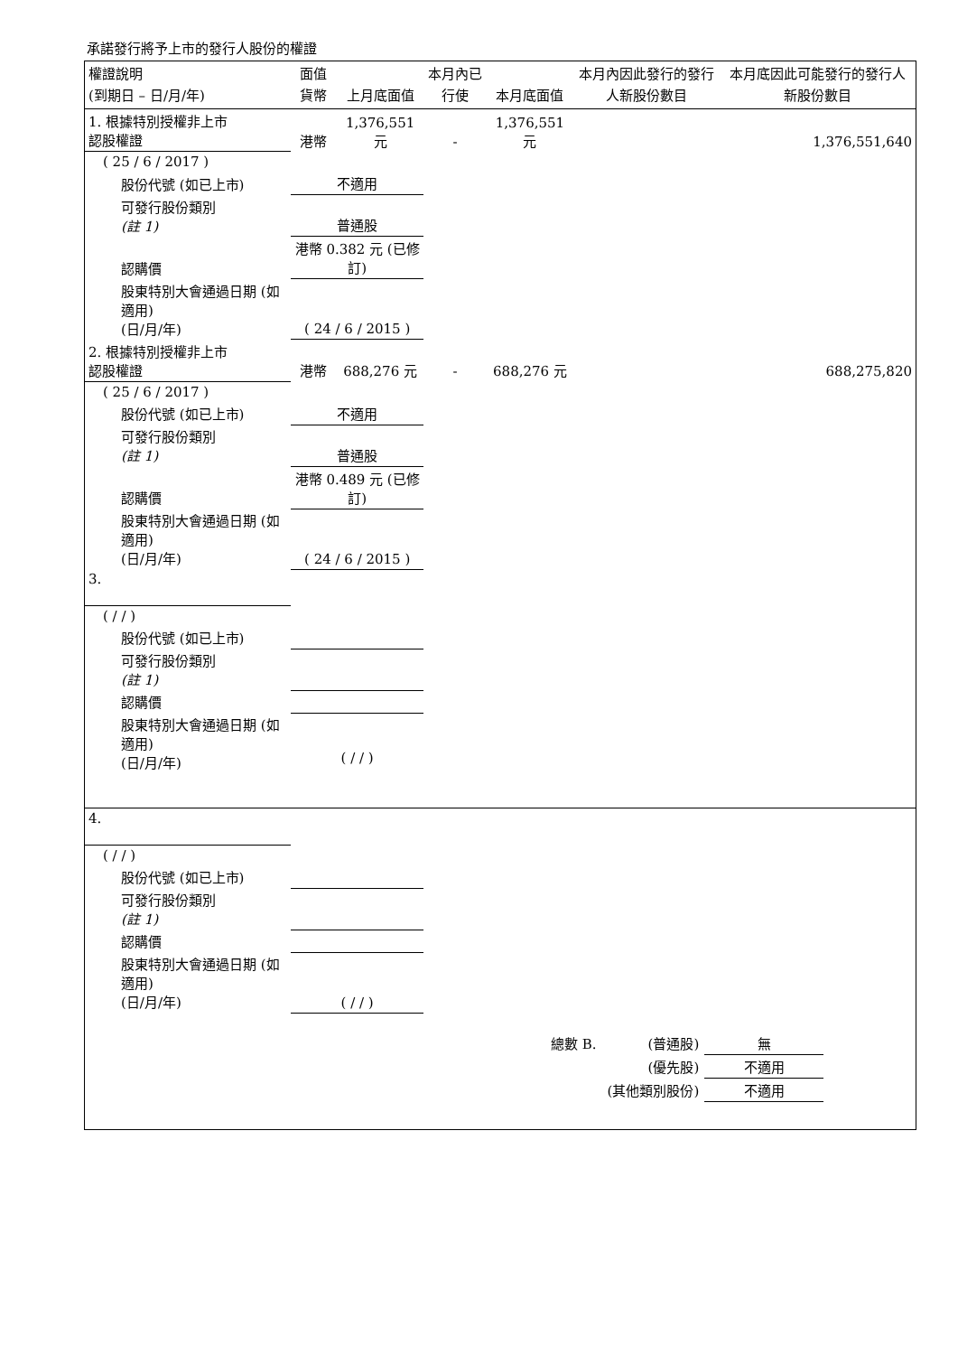承諾發行將予上市的發行人股份的權證
| 權證說明 (到期日 – 日/月/年) | 面值貨幣 | 上月底面值 | 本月內已行使 | 本月底面值 | 本月內因此發行的發行人新股份數目 | 本月底因此可能發行的發行人新股份數目 |
| --- | --- | --- | --- | --- | --- | --- |
| 1. 根據特別授權非上市 認股權證 | 港幣 | 1,376,551 元 | - | 1,376,551 元 | | 1,376,551,640 |
| ( 25 / 6 / 2017 ) | | | | | | |
| 股份代號 (如已上市) | 不適用 | | | | | |
| 可發行股份類別 (註 1) | 普通股 | | | | | |
| 認購價 | 港幣 0.382 元 (已修訂) | | | | | |
| 股東特別大會通過日期 (如適用) (日/月/年) | ( 24 / 6 / 2015 ) | | | | | |
| 2. 根據特別授權非上市 認股權證 | 港幣 | 688,276 元 | - | 688,276 元 | | 688,275,820 |
| ( 25 / 6 / 2017 ) | | | | | | |
| 股份代號 (如已上市) | 不適用 | | | | | |
| 可發行股份類別 (註 1) | 普通股 | | | | | |
| 認購價 | 港幣 0.489 元 (已修訂) | | | | | |
| 股東特別大會通過日期 (如適用) (日/月/年) | ( 24 / 6 / 2015 ) | | | | | |
| 3. | | | | | | |
| ( / / ) | | | | | | |
| 股份代號 (如已上市) | | | | | | |
| 可發行股份類別 (註 1) | | | | | | |
| 認購價 | | | | | | |
| 股東特別大會通過日期 (如適用) (日/月/年) | ( / / ) | | | | | |
| 4. | | | | | | |
| ( / / ) | | | | | | |
| 股份代號 (如已上市) | | | | | | |
| 可發行股份類別 (註 1) | | | | | | |
| 認購價 | | | | | | |
| 股東特別大會通過日期 (如適用) (日/月/年) | ( / / ) | | | | | |
| 總數 B. | (普通股) | 無 |
| | (優先股) | 不適用 |
| | (其他類別股份) | 不適用 |